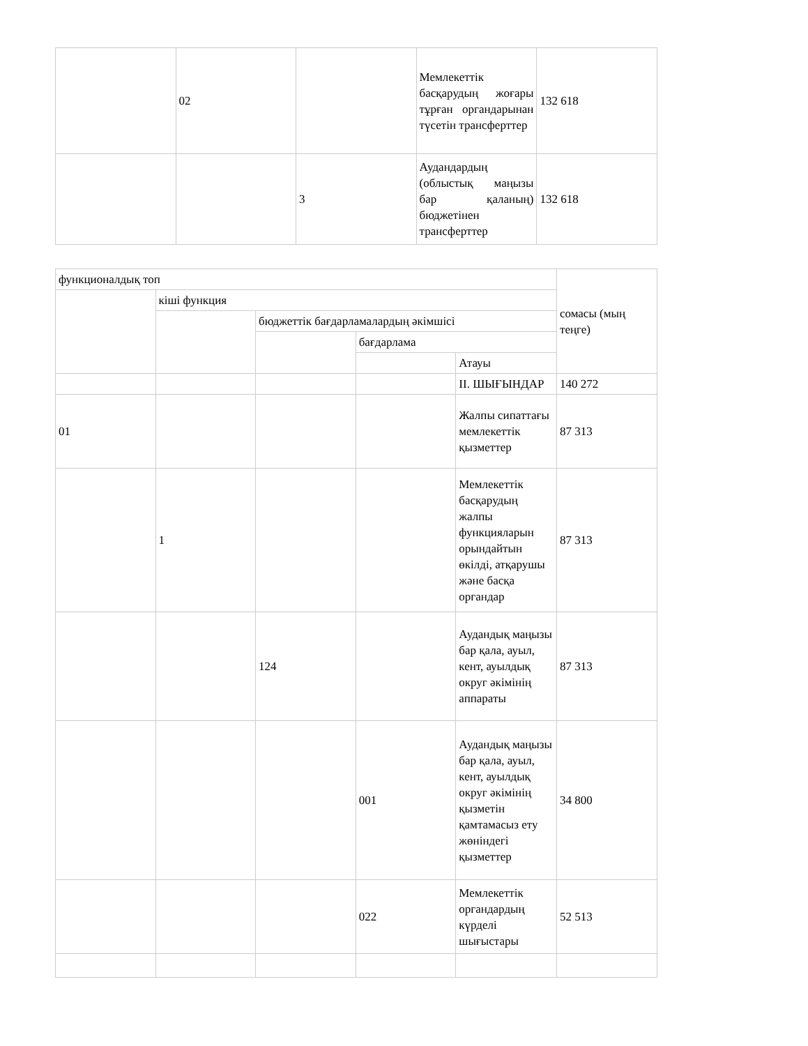| | 02 | | Мемлекеттік басқарудың жоғары тұрған органдарынан түсетін трансферттер | 132 618 |
| | | 3 | Аудандардың (облыстық маңызы бар қаланың) бюджетінен трансферттер | 132 618 |
| функционалдық топ | | | | | сомасы (мың теңге) |
| | кіші функция | | | | |
| | | бюджеттік бағдарламалардың әкімшісі | | | |
| | | | бағдарлама | | |
| | | | | Атауы | |
| | | | | II. ШЫҒЫНДАР | 140 272 |
| 01 | | | | Жалпы сипаттағы мемлекеттік қызметтер | 87 313 |
| | 1 | | | Мемлекеттік басқарудың жалпы функцияларын орындайтын өкілді, атқарушы және басқа органдар | 87 313 |
| | | 124 | | Аудандық маңызы бар қала, ауыл, кент, ауылдық округ әкімінің аппараты | 87 313 |
| | | | 001 | Аудандық маңызы бар қала, ауыл, кент, ауылдық округ әкімінің қызметін қамтамасыз ету жөніндегі қызметтер | 34 800 |
| | | | 022 | Мемлекеттік органдардың күрделі шығыстары | 52 513 |